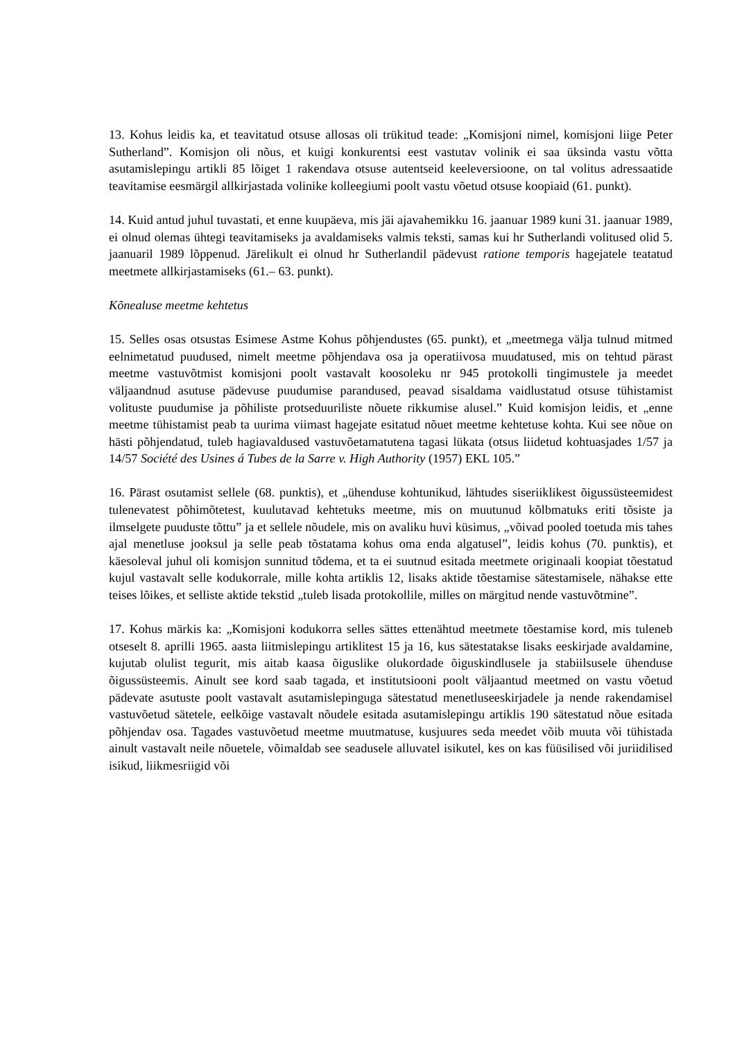13. Kohus leidis ka, et teavitatud otsuse allosas oli trükitud teade: „Komisjoni nimel, komisjoni liige Peter Sutherland”. Komisjon oli nõus, et kuigi konkurentsi eest vastutav volinik ei saa üksinda vastu võtta asutamislepingu artikli 85 lõiget 1 rakendava otsuse autentseid keeleversioone, on tal volitus adressaatide teavitamise eesmärgil allkirjastada volinike kolleegiumi poolt vastu võetud otsuse koopiaid (61. punkt).
14. Kuid antud juhul tuvastati, et enne kuupäeva, mis jäi ajavahemikku 16. jaanuar 1989 kuni 31. jaanuar 1989, ei olnud olemas ühtegi teavitamiseks ja avaldamiseks valmis teksti, samas kui hr Sutherlandi volitused olid 5. jaanuaril 1989 lõppenud. Järelikult ei olnud hr Sutherlandil pädevust ratione temporis hagejatele teatatud meetmete allkirjastamiseks (61.– 63. punkt).
Kõnealuse meetme kehtetus
15. Selles osas otsustas Esimese Astme Kohus põhjendustes (65. punkt), et „meetmega välja tulnud mitmed eelnimetatud puudused, nimelt meetme põhjendava osa ja operatiivosa muudatused, mis on tehtud pärast meetme vastuvõtmist komisjoni poolt vastavalt koosoleku nr 945 protokolli tingimustele ja meedet väljaandnud asutuse pädevuse puudumise parandused, peavad sisaldama vaidlustatud otsuse tühistamist volituste puudumise ja põhiliste protseduuriliste nõuete rikkumise alusel.” Kuid komisjon leidis, et „enne meetme tühistamist peab ta uurima viimast hagejate esitatud nõuet meetme kehtetuse kohta. Kui see nõue on hästi põhjendatud, tuleb hagiavaldused vastuvõetamatutena tagasi lükata (otsus liidetud kohtuasjades 1/57 ja 14/57 Société des Usines á Tubes de la Sarre v. High Authority (1957) EKL 105.”
16. Pärast osutamist sellele (68. punktis), et „ühenduse kohtunikud, lähtudes siseriiklikest õigussüsteemidest tulenevatest põhimõtetest, kuulutavad kehtetuks meetme, mis on muutunud kõlbmatuks eriti tõsiste ja ilmselgete puuduste tõttu” ja et sellele nõudele, mis on avaliku huvi küsimus, „võivad pooled toetuda mis tahes ajal menetluse jooksul ja selle peab tõstatama kohus oma enda algatusel”, leidis kohus (70. punktis), et käesoleval juhul oli komisjon sunnitud tõdema, et ta ei suutnud esitada meetmete originaali koopiat tõestatud kujul vastavalt selle kodukorrale, mille kohta artiklis 12, lisaks aktide tõestamise sätestamisele, nähakse ette teises lõikes, et selliste aktide tekstid „tuleb lisada protokollile, milles on märgitud nende vastuvõtmine”.
17. Kohus märkis ka: „Komisjoni kodukorra selles sättes ettenähtud meetmete tõestamise kord, mis tuleneb otseselt 8. aprilli 1965. aasta liitmislepingu artiklitest 15 ja 16, kus sätestatakse lisaks eeskirjade avaldamine, kujutab olulist tegurit, mis aitab kaasa õiguslike olukordade õiguskindlusele ja stabiilsusele ühenduse õigussüsteemis. Ainult see kord saab tagada, et institutsiooni poolt väljaantud meetmed on vastu võetud pädevate asutuste poolt vastavalt asutamislepinguga sätestatud menetluseeskirjadele ja nende rakendamisel vastuvõetud sätetele, eelkõige vastavalt nõudele esitada asutamislepingu artiklis 190 sätestatud nõue esitada põhjendav osa. Tagades vastuvõetud meetme muutmatuse, kusjuures seda meedet võib muuta või tühistada ainult vastavalt neile nõuetele, võimaldab see seadusele alluvatel isikutel, kes on kas füüsilised või juriidilised isikud, liikmesriigid või